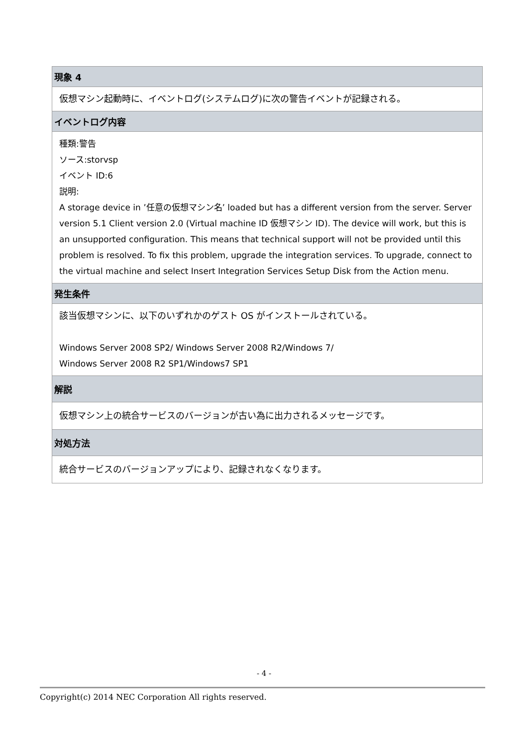| 現象 4 |
| --- |
| 仮想マシン起動時に、イベントログ(システムログ)に次の警告イベントが記録される。 |
| イベントログ内容 |
| 種類:警告 ソース:storvsp イベント ID:6 説明: A storage device in ’任意の仮想マシン名’ loaded but has a different version from the server. Server version 5.1 Client version 2.0 (Virtual machine ID 仮想マシン ID). The device will work, but this is an unsupported configuration. This means that technical support will not be provided until this problem is resolved. To fix this problem, upgrade the integration services. To upgrade, connect to the virtual machine and select Insert Integration Services Setup Disk from the Action menu. |
| 発生条件 |
| 該当仮想マシンに、以下のいずれかのゲスト OS がインストールされている。 Windows Server 2008 SP2/ Windows Server 2008 R2/Windows 7/ Windows Server 2008 R2 SP1/Windows7 SP1 |
| 解説 |
| 仮想マシン上の統合サービスのバージョンが古い為に出力されるメッセージです。 |
| 対処方法 |
| 統合サービスのバージョンアップにより、記録されなくなります。 |
- 4 -
Copyright(c) 2014 NEC Corporation All rights reserved.